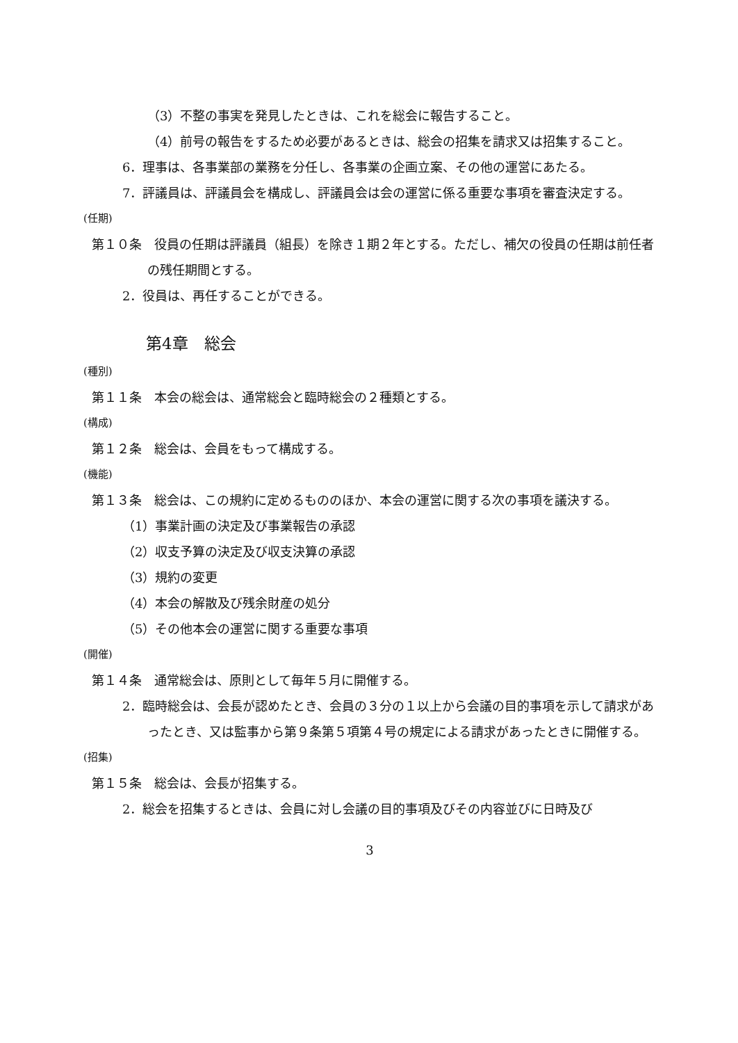（3）不整の事実を発見したときは、これを総会に報告すること。
（4）前号の報告をするため必要があるときは、総会の招集を請求又は招集すること。
6．理事は、各事業部の業務を分任し、各事業の企画立案、その他の運営にあたる。
7．評議員は、評議員会を構成し、評議員会は会の運営に係る重要な事項を審査決定する。
(任期)
第１０条　役員の任期は評議員（組長）を除き１期２年とする。ただし、補欠の役員の任期は前任者の残任期間とする。
2．役員は、再任することができる。
第4章　総会
(種別)
第１１条　本会の総会は、通常総会と臨時総会の２種類とする。
(構成)
第１２条　総会は、会員をもって構成する。
(機能)
第１３条　総会は、この規約に定めるもののほか、本会の運営に関する次の事項を議決する。
（1）事業計画の決定及び事業報告の承認
（2）収支予算の決定及び収支決算の承認
（3）規約の変更
（4）本会の解散及び残余財産の処分
（5）その他本会の運営に関する重要な事項
(開催)
第１４条　通常総会は、原則として毎年５月に開催する。
2．臨時総会は、会長が認めたとき、会員の３分の１以上から会議の目的事項を示して請求があったとき、又は監事から第９条第５項第４号の規定による請求があったときに開催する。
(招集)
第１５条　総会は、会長が招集する。
2．総会を招集するときは、会員に対し会議の目的事項及びその内容並びに日時及び
3